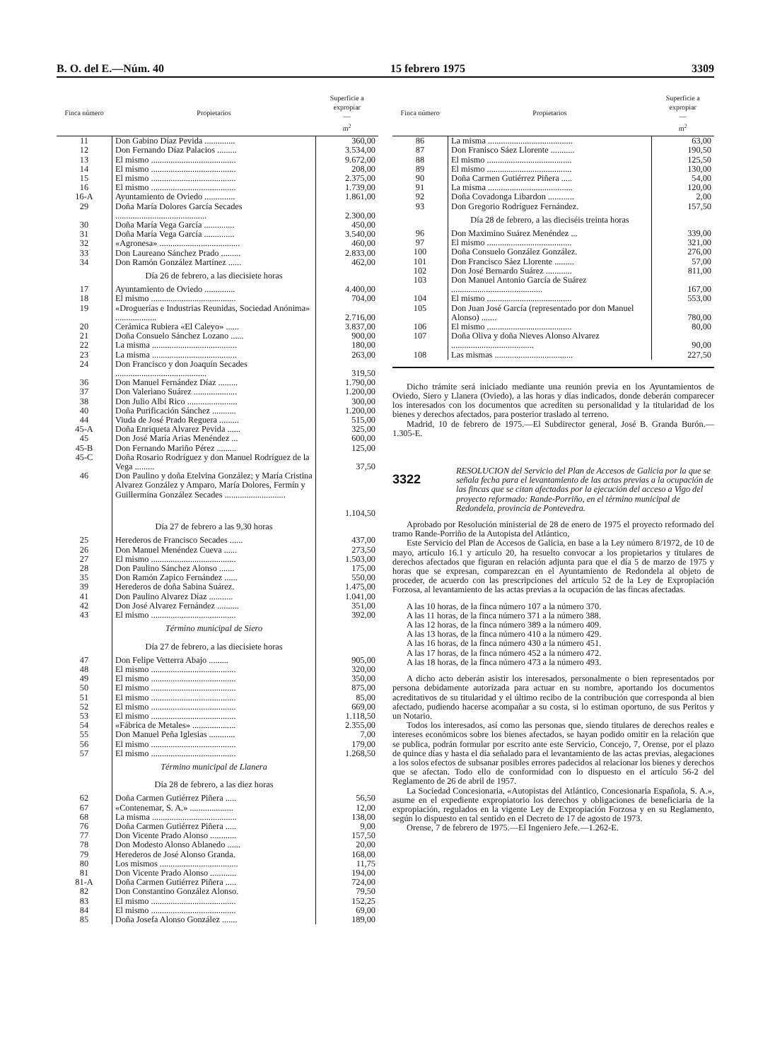B. O. del E.—Núm. 40 15 febrero 1975 3309
| Finca número | Propietarios | Superficie a expropiar — m<sup>2</sup> |
| --- | --- | --- |
| 11 | Don Gabino Díaz Pevida .............. | 360,00 |
| 12 | Don Fernando Díaz Palacios ......... | 3.534,00 |
| 13 | El mismo ....................................... | 9.672,00 |
| 14 | El mismo ....................................... | 208,00 |
| 15 | El mismo ....................................... | 2.375,00 |
| 16 | El mismo ....................................... | 1.739,00 |
| 16-A | Ayuntamiento de Oviedo .............. | 1.861,00 |
| 29 | Doña María Dolores García Secades .......................................... | 2.300,00 |
| 30 | Doña María Vega García .............. | 450,00 |
| 31 | Doña María Vega García .............. | 3.540,00 |
| 32 | «Agronesa» ..................................... | 460,00 |
| 33 | Don Laureano Sánchez Prado ......... | 2.833,00 |
| 34 | Don Ramón González Martínez ...... | 462,00 |
| | Día 26 de febrero, a las diecisiete horas | |
| 17 | Ayuntamiento de Oviedo .............. | 4.400,00 |
| 18 | El mismo ....................................... | 704,00 |
| 19 | «Droguerías e Industrias Reunidas, Sociedad Anónima» ................... | 2.716,00 |
| 20 | Cerámica Rubiera «El Caleyo» ...... | 3.837,00 |
| 21 | Doña Consuelo Sánchez Lozano ...... | 900,00 |
| 22 | La misma ....................................... | 180,00 |
| 23 | La misma ....................................... | 263,00 |
| 24 | Don Francisco y don Joaquín Secades .......................................... | 319,50 |
| 36 | Don Manuel Fernández Díaz ......... | 1.790,00 |
| 37 | Don Valeriano Suárez .................... | 1.200,00 |
| 38 | Don Julio Albi Rico ....................... | 300,00 |
| 40 | Doña Purificación Sánchez ........... | 1.200,00 |
| 44 | Viuda de José Prado Reguera ......... | 515,00 |
| 45-A | Doña Enriqueta Alvarez Pevida ...... | 325,00 |
| 45 | Don José María Arias Menéndez ... | 600,00 |
| 45-B | Don Fernando Mariño Pérez ......... | 125,00 |
| 45-C | Doña Rosario Rodríguez y don Manuel Rodríguez de la Vega ......... | 37,50 |
| 46 | Don Paulino y doña Etelvina González; y María Cristina Alvarez González y Amparo, María Dolores, Fermín y Guillermina González Secades ............................ | 1.104,50 |
| | Día 27 de febrero a las 9,30 horas | |
| 25 | Herederos de Francisco Secades ...... | 437,00 |
| 26 | Don Manuel Menéndez Cueva ...... | 273,50 |
| 27 | El mismo ....................................... | 1.503,00 |
| 28 | Don Paulino Sánchez Alonso ....... | 175,00 |
| 35 | Don Ramón Zapico Fernández ...... | 550,00 |
| 39 | Herederos de doña Sabina Suárez. | 1.475,00 |
| 41 | Don Paulino Alvarez Díaz ........... | 1.041,00 |
| 42 | Don José Alvarez Fernández .......... | 351,00 |
| 43 | El mismo ....................................... | 392,00 |
| | Término municipal de Siero | |
| | Día 27 de febrero, a las diecisiete horas | |
| 47 | Don Felipe Vetterra Abajo ......... | 905,00 |
| 48 | El mismo ....................................... | 320,00 |
| 49 | El mismo ....................................... | 350,00 |
| 50 | El mismo ....................................... | 875,00 |
| 51 | El mismo ....................................... | 85,00 |
| 52 | El mismo ....................................... | 669,00 |
| 53 | El mismo ....................................... | 1.118,50 |
| 54 | «Fábrica de Metales» .................... | 2.355,00 |
| 55 | Don Manuel Peña Iglesias ............ | 7,00 |
| 56 | El mismo ....................................... | 179,00 |
| 57 | El mismo ....................................... | 1.268,50 |
| | Término municipal de Llanera | |
| | Día 28 de febrero, a las diez horas | |
| 62 | Doña Carmen Gutiérrez Piñera ..... | 56,50 |
| 67 | «Contenemar, S. A.» .................... | 12,00 |
| 68 | La misma ....................................... | 138,00 |
| 76 | Doña Carmen Gutiérrez Piñera ..... | 9,00 |
| 77 | Don Vicente Prado Alonso ............ | 157,50 |
| 78 | Don Modesto Alonso Ablanedo ...... | 20,00 |
| 79 | Herederos de José Alonso Granda. | 168,00 |
| 80 | Los mismos .................................... | 11,75 |
| 81 | Don Vicente Prado Alonso ............ | 194,00 |
| 81-A | Doña Carmen Gutiérrez Piñera ..... | 724,00 |
| 82 | Don Constantino González Alonso. | 79,50 |
| 83 | El mismo ....................................... | 152,25 |
| 84 | El mismo ....................................... | 69,00 |
| 85 | Doña Josefa Alonso González ....... | 189,00 |
| Finca número | Propietarios | Superficie a expropiar — m<sup>2</sup> |
| --- | --- | --- |
| 86 | La misma ....................................... | 63,00 |
| 87 | Don Franisco Sáez Llorente ........... | 190,50 |
| 88 | El mismo ....................................... | 125,50 |
| 89 | El mismo ....................................... | 130,00 |
| 90 | Doña Carmen Gutiérrez Piñera ..... | 54,00 |
| 91 | La misma ....................................... | 120,00 |
| 92 | Doña Covadonga Libardon ............ | 2,00 |
| 93 | Don Gregorio Rodríguez Fernández. | 157,50 |
| | Día 28 de febrero, a las dieciséis treinta horas | |
| 96 | Don Maximino Suárez Menéndez ... | 339,00 |
| 97 | El mismo ....................................... | 321,00 |
| 100 | Doña Consuelo González González. | 276,00 |
| 101 | Don Francisco Sáez Llorente ......... | 57,00 |
| 102 | Don José Bernardo Suárez ............ | 811,00 |
| 103 | Don Manuel Antonio García de Suárez .......................................... | 167,00 |
| 104 | El mismo ....................................... | 553,00 |
| 105 | Don Juan José García (representado por don Manuel Alonso) ....... | 780,00 |
| 106 | El mismo ....................................... | 80,00 |
| 107 | Doña Oliva y doña Nieves Alonso Alvarez ...................................... | 90,00 |
| 108 | Las mismas .................................... | 227,50 |
Dicho trámite será iniciado mediante una reunión previa en los Ayuntamientos de Oviedo, Siero y Llanera (Oviedo), a las horas y días indicados, donde deberán comparecer los interesados con los documentos que acrediten su personalidad y la titularidad de los bienes y derechos afectados, para posterior traslado al terreno.
Madrid, 10 de febrero de 1975.—El Subdirector general, José B. Granda Burón.—1.305-E.
3322 RESOLUCION del Servicio del Plan de Accesos de Galicia por la que se señala fecha para el levantamiento de las actas previas a la ocupación de las fincas que se citan afectadas por la ejecución del acceso a Vigo del proyecto reformado: Rande-Porriño, en el término municipal de Redondela, provincia de Pontevedra.
Aprobado por Resolución ministerial de 28 de enero de 1975 el proyecto reformado del tramo Rande-Porriño de la Autopista del Atlántico,
Este Servicio del Plan de Accesos de Galicia, en base a la Ley número 8/1972, de 10 de mayo, artículo 16.1 y artículo 20, ha resuelto convocar a los propietarios y titulares de derechos afectados que figuran en relación adjunta para que el día 5 de marzo de 1975 y horas que se expresan, comparezcan en el Ayuntamiento de Redondela al objeto de proceder, de acuerdo con las prescripciones del artículo 52 de la Ley de Expropiación Forzosa, al levantamiento de las actas previas a la ocupación de las fincas afectadas.
A las 10 horas, de la finca número 107 a la número 370.
A las 11 horas, de la finca número 371 a la número 388.
A las 12 horas, de la finca número 389 a la número 409.
A las 13 horas, de la finca número 410 a la número 429.
A las 16 horas, de la finca número 430 a la número 451.
A las 17 horas, de la finca número 452 a la número 472.
A las 18 horas, de la finca número 473 a la número 493.
A dicho acto deberán asistir los interesados, personalmente o bien representados por persona debidamente autorizada para actuar en su nombre, aportando los documentos acreditativos de su titularidad y el último recibo de la contribución que corresponda al bien afectado, pudiendo hacerse acompañar a su costa, si lo estiman oportuno, de sus Peritos y un Notario.
Todos los interesados, así como las personas que, siendo titulares de derechos reales e intereses económicos sobre los bienes afectados, se hayan podido omitir en la relación que se publica, podrán formular por escrito ante este Servicio, Concejo, 7, Orense, por el plazo de quince días y hasta el día señalado para el levantamiento de las actas previas, alegaciones a los solos efectos de subsanar posibles errores padecidos al relacionar los bienes y derechos que se afectan. Todo ello de conformidad con lo dispuesto en el artículo 56-2 del Reglamento de 26 de abril de 1957.
La Sociedad Concesionaria, «Autopistas del Atlántico, Concesionaria Española, S. A.», asume en el expediente expropiatorio los derechos y obligaciones de beneficiaria de la expropiación, regulados en la vigente Ley de Expropiación Forzosa y en su Reglamento, según lo dispuesto en tal sentido en el Decreto de 17 de agosto de 1973.
Orense, 7 de febrero de 1975.—El Ingeniero Jefe.—1.262-E.